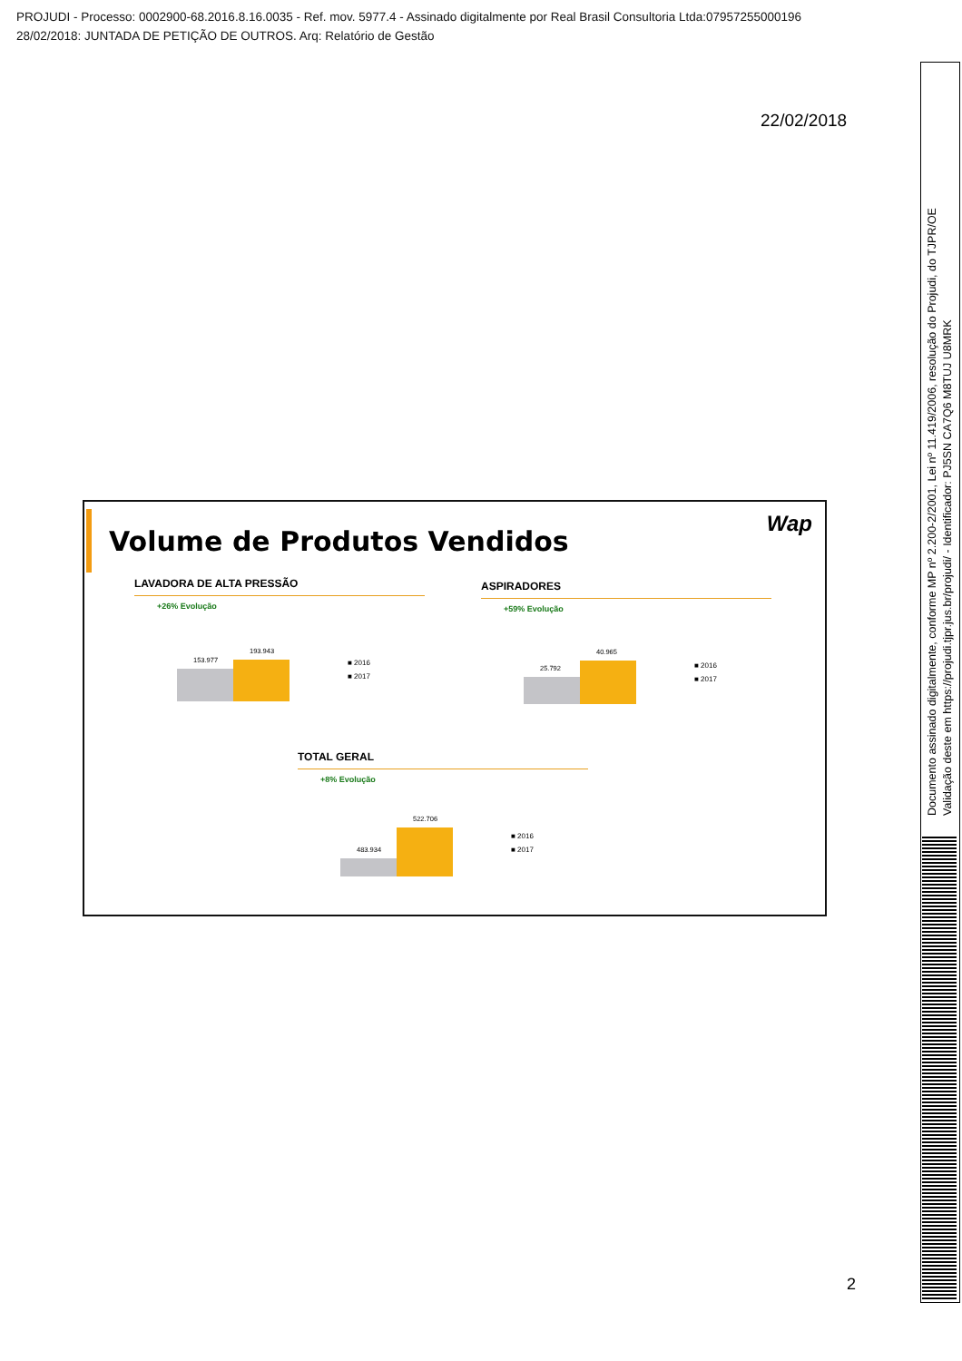PROJUDI - Processo: 0002900-68.2016.8.16.0035 - Ref. mov. 5977.4 - Assinado digitalmente por Real Brasil Consultoria Ltda:07957255000196
28/02/2018: JUNTADA DE PETIÇÃO DE OUTROS. Arq: Relatório de Gestão
22/02/2018
Volume de Produtos Vendidos
Wap
LAVADORA DE ALTA PRESSÃO
+26% Evolução
153.977
193.943
■ 2016
■ 2017
ASPIRADORES
+59% Evolução
25.792
40.965
■ 2016
■ 2017
TOTAL GERAL
+8% Evolução
483.934
522.706
■ 2016
■ 2017
2
Documento assinado digitalmente, conforme MP nº 2.200-2/2001, Lei nº 11.419/2006, resolução do Projudi, do TJPR/OE
Validação deste em https://projudi.tjpr.jus.br/projudi/ - Identificador: PJ5SN CA7Q6 M8TUJ U8MRK